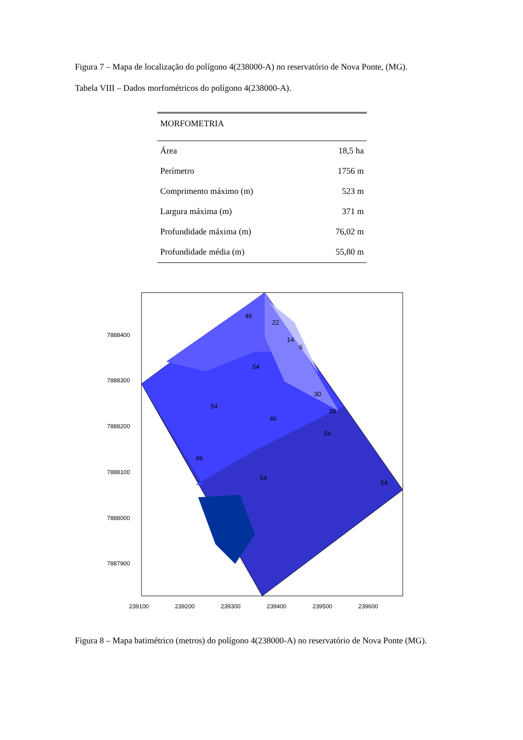Figura 7 – Mapa de localização do polígono 4(238000-A) no reservatório de Nova Ponte, (MG).
Tabela VIII – Dados morfométricos do polígono 4(238000-A).
| MORFOMETRIA | |
| --- | --- |
| Área | 18,5 ha |
| Perímetro | 1756 m |
| Comprimento máximo (m) | 523 m |
| Largura máxima (m) | 371 m |
| Profundidade máxima (m) | 76,02 m |
| Profundidade média (m) | 55,80 m |
7888400
7888300
7888200
7888100
7888000
7887900
239100
239200
239300
239400
239500
239600
46
22
14
6
30
38
46
54
46
54
54
54
54
Figura 8 – Mapa batimétrico (metros) do polígono 4(238000-A) no reservatório de Nova Ponte (MG).